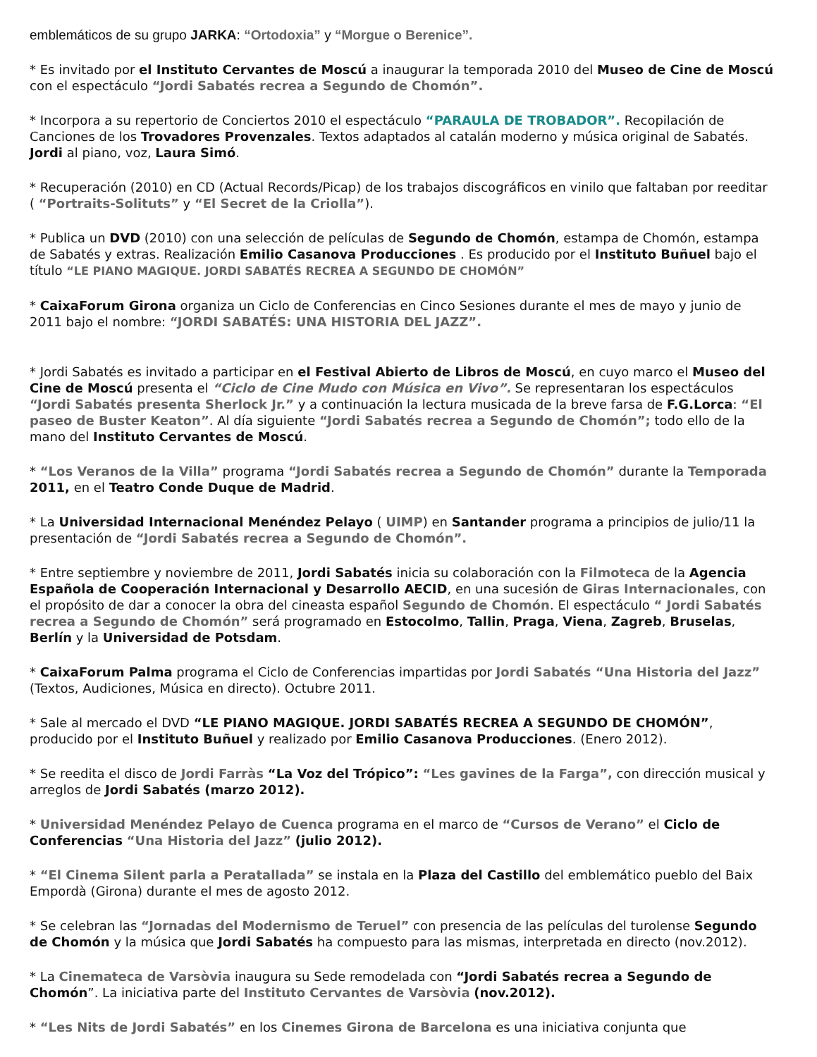emblemáticos de su grupo JARKA: “Ortodoxia” y “Morgue o Berenice”.
* Es invitado por el Instituto Cervantes de Moscú a inaugurar la temporada 2010 del Museo de Cine de Moscú con el espectáculo “Jordi Sabatés recrea a Segundo de Chomón”.
* Incorpora a su repertorio de Conciertos 2010 el espectáculo “PARAULA DE TROBADOR”. Recopilación de Canciones de los Trovadores Provenzales. Textos adaptados al catalán moderno y música original de Sabatés. Jordi al piano, voz, Laura Simó.
* Recuperación (2010) en CD (Actual Records/Picap) de los trabajos discográficos en vinilo que faltaban por reeditar ( “Portraits-Solituts” y “El Secret de la Criolla”).
* Publica un DVD (2010) con una selección de películas de Segundo de Chomón, estampa de Chomón, estampa de Sabatés y extras. Realización Emilio Casanova Producciones . Es producido por el Instituto Buñuel bajo el título “LE PIANO MAGIQUE. JORDI SABATÉS RECREA A SEGUNDO DE CHOMÓN”
* CaixaForum Girona organiza un Ciclo de Conferencias en Cinco Sesiones durante el mes de mayo y junio de 2011 bajo el nombre: “JORDI SABATÉS: UNA HISTORIA DEL JAZZ”.
* Jordi Sabatés es invitado a participar en el Festival Abierto de Libros de Moscú, en cuyo marco el Museo del Cine de Moscú presenta el “Ciclo de Cine Mudo con Música en Vivo”. Se representaran los espectáculos “Jordi Sabatés presenta Sherlock Jr.” y a continuación la lectura musicada de la breve farsa de F.G.Lorca: “El paseo de Buster Keaton”. Al día siguiente “Jordi Sabatés recrea a Segundo de Chomón”; todo ello de la mano del Instituto Cervantes de Moscú.
* “Los Veranos de la Villa” programa “Jordi Sabatés recrea a Segundo de Chomón” durante la Temporada 2011, en el Teatro Conde Duque de Madrid.
* La Universidad Internacional Menéndez Pelayo ( UIMP) en Santander programa a principios de julio/11 la presentación de “Jordi Sabatés recrea a Segundo de Chomón”.
* Entre septiembre y noviembre de 2011, Jordi Sabatés inicia su colaboración con la Filmoteca de la Agencia Española de Cooperación Internacional y Desarrollo AECID, en una sucesión de Giras Internacionales, con el propósito de dar a conocer la obra del cineasta español Segundo de Chomón. El espectáculo “ Jordi Sabatés recrea a Segundo de Chomón” será programado en Estocolmo, Tallin, Praga, Viena, Zagreb, Bruselas, Berlín y la Universidad de Potsdam.
* CaixaForum Palma programa el Ciclo de Conferencias impartidas por Jordi Sabatés “Una Historia del Jazz” (Textos, Audiciones, Música en directo). Octubre 2011.
* Sale al mercado el DVD “LE PIANO MAGIQUE. JORDI SABATÉS RECREA A SEGUNDO DE CHOMÓN”, producido por el Instituto Buñuel y realizado por Emilio Casanova Producciones. (Enero 2012).
* Se reedita el disco de Jordi Farràs “La Voz del Trópico”: “Les gavines de la Farga”, con dirección musical y arreglos de Jordi Sabatés (marzo 2012).
* Universidad Menéndez Pelayo de Cuenca programa en el marco de “Cursos de Verano” el Ciclo de Conferencias “Una Historia del Jazz” (julio 2012).
* “El Cinema Silent parla a Peratallada” se instala en la Plaza del Castillo del emblemático pueblo del Baix Empordà (Girona) durante el mes de agosto 2012.
* Se celebran las “Jornadas del Modernismo de Teruel” con presencia de las películas del turolense Segundo de Chomón y la música que Jordi Sabatés ha compuesto para las mismas, interpretada en directo (nov.2012).
* La Cinemateca de Varsòvia inaugura su Sede remodelada con “Jordi Sabatés recrea a Segundo de Chomón”. La iniciativa parte del Instituto Cervantes de Varsòvia (nov.2012).
* “Les Nits de Jordi Sabatés” en los Cinemes Girona de Barcelona es una iniciativa conjunta que